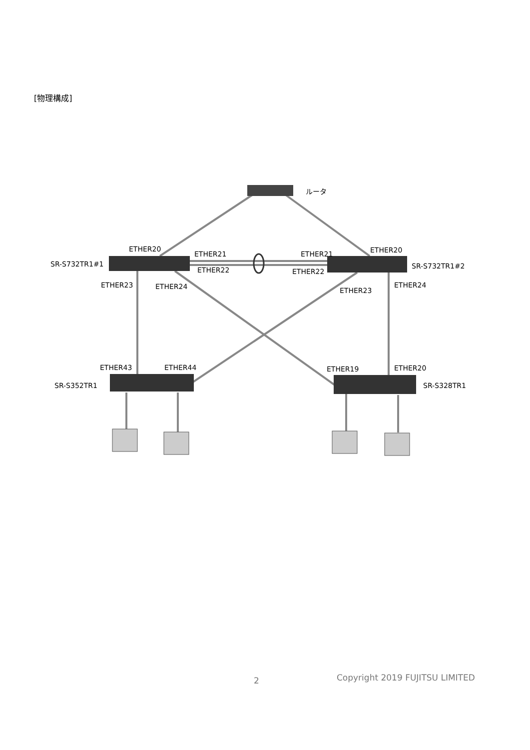[物理構成]
ルータ
ETHER20
ETHER21
ETHER21
ETHER20
SR-S732TR1#1
ETHER22
ETHER22
SR-S732TR1#2
ETHER23
ETHER24
ETHER23
ETHER24
ETHER43
ETHER44
ETHER19
ETHER20
SR-S352TR1
SR-S328TR1
2 Copyright 2019 FUJITSU LIMITED